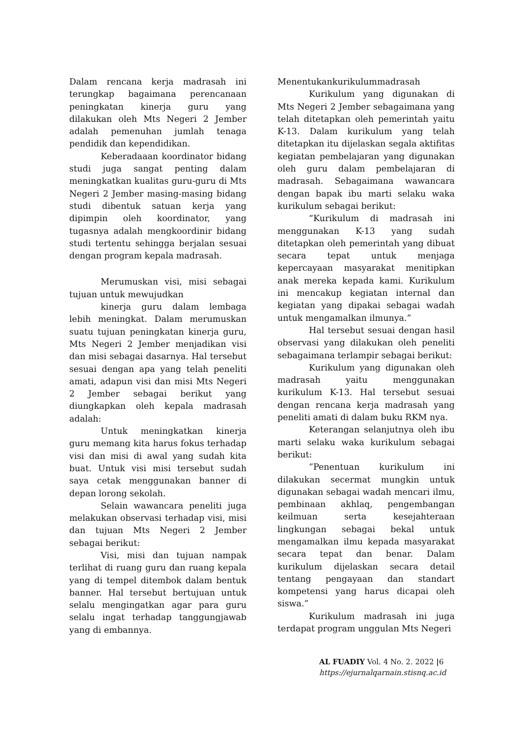Dalam rencana kerja madrasah ini terungkap bagaimana perencanaan peningkatan kinerja guru yang dilakukan oleh Mts Negeri 2 Jember adalah pemenuhan jumlah tenaga pendidik dan kependidikan.
Keberadaaan koordinator bidang studi juga sangat penting dalam meningkatkan kualitas guru-guru di Mts Negeri 2 Jember masing-masing bidang studi dibentuk satuan kerja yang dipimpin oleh koordinator, yang tugasnya adalah mengkoordinir bidang studi tertentu sehingga berjalan sesuai dengan program kepala madrasah.
Merumuskan visi, misi sebagai tujuan untuk mewujudkan
kinerja guru dalam lembaga lebih meningkat. Dalam merumuskan suatu tujuan peningkatan kinerja guru, Mts Negeri 2 Jember menjadikan visi dan misi sebagai dasarnya. Hal tersebut sesuai dengan apa yang telah peneliti amati, adapun visi dan misi Mts Negeri 2 Jember sebagai berikut yang diungkapkan oleh kepala madrasah adalah:
Untuk meningkatkan kinerja guru memang kita harus fokus terhadap visi dan misi di awal yang sudah kita buat. Untuk visi misi tersebut sudah saya cetak menggunakan banner di depan lorong sekolah.
Selain wawancara peneliti juga melakukan observasi terhadap visi, misi dan tujuan Mts Negeri 2 Jember sebagai berikut:
Visi, misi dan tujuan nampak terlihat di ruang guru dan ruang kepala yang di tempel ditembok dalam bentuk banner. Hal tersebut bertujuan untuk selalu mengingatkan agar para guru selalu ingat terhadap tanggungjawab yang di embannya.
Menentukankurikulummadrasah
Kurikulum yang digunakan di Mts Negeri 2 Jember sebagaimana yang telah ditetapkan oleh pemerintah yaitu K-13. Dalam kurikulum yang telah ditetapkan itu dijelaskan segala aktifitas kegiatan pembelajaran yang digunakan oleh guru dalam pembelajaran di madrasah. Sebagaimana wawancara dengan bapak ibu marti selaku waka kurikulum sebagai berikut:
“Kurikulum di madrasah ini menggunakan K-13 yang sudah ditetapkan oleh pemerintah yang dibuat secara tepat untuk menjaga kepercayaan masyarakat menitipkan anak mereka kepada kami. Kurikulum ini mencakup kegiatan internal dan kegiatan yang dipakai sebagai wadah untuk mengamalkan ilmunya.”
Hal tersebut sesuai dengan hasil observasi yang dilakukan oleh peneliti sebagaimana terlampir sebagai berikut:
Kurikulum yang digunakan oleh madrasah yaitu menggunakan kurikulum K-13. Hal tersebut sesuai dengan rencana kerja madrasah yang peneliti amati di dalam buku RKM nya.
Keterangan selanjutnya oleh ibu marti selaku waka kurikulum sebagai berikut:
”Penentuan kurikulum ini dilakukan secermat mungkin untuk digunakan sebagai wadah mencari ilmu, pembinaan akhlaq, pengembangan keilmuan serta kesejahteraan lingkungan sebagai bekal untuk mengamalkan ilmu kepada masyarakat secara tepat dan benar. Dalam kurikulum dijelaskan secara detail tentang pengayaan dan standart kompetensi yang harus dicapai oleh siswa.”
Kurikulum madrasah ini juga terdapat program unggulan Mts Negeri
AL FUADIY Vol. 4 No. 2. 2022 |6
https://ejurnalqarnain.stisnq.ac.id